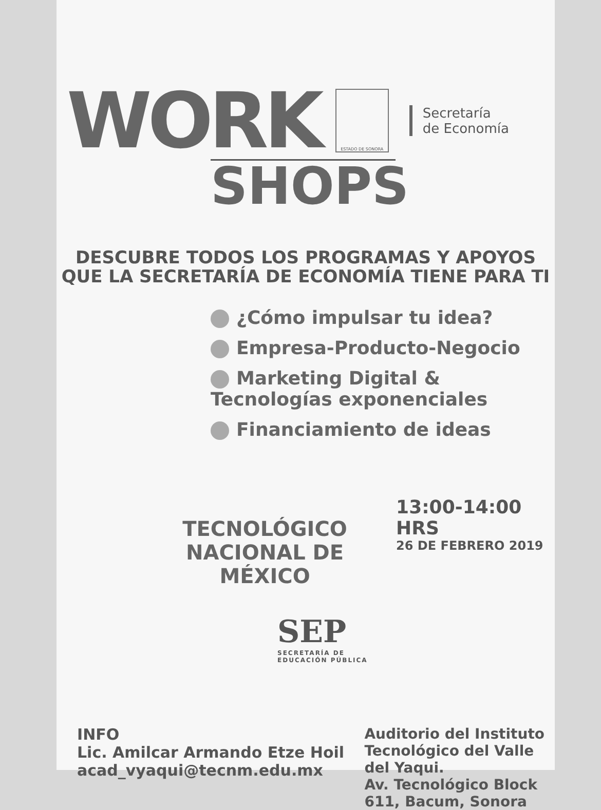WORK
ESTADO DE SONORA
Secretaría
de Economía
SHOPS
DESCUBRE TODOS LOS PROGRAMAS Y APOYOS
QUE LA SECRETARÍA DE ECONOMÍA TIENE PARA TI
¿Cómo impulsar tu idea?
Empresa-Producto-Negocio
Marketing Digital &
Tecnologías exponenciales
Financiamiento de ideas
TECNOLÓGICO
NACIONAL DE MÉXICO
13:00-14:00 HRS
26 DE FEBRERO 2019
SEP
SECRETARÍA DE
EDUCACIÓN PÚBLICA
INFO
Lic. Amilcar Armando Etze Hoil
acad_vyaqui@tecnm.edu.mx
Auditorio del Instituto
Tecnológico del Valle
del Yaqui.
Av. Tecnológico Block
611, Bacum, Sonora